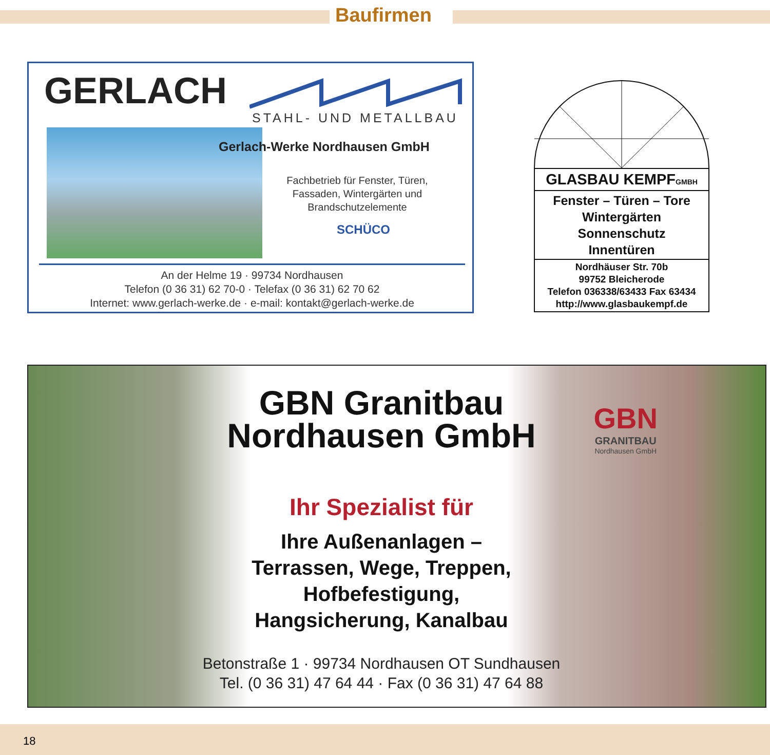Baufirmen
GERLACH
STAHL- UND METALLBAU
Gerlach-Werke Nordhausen GmbH
Fachbetrieb für Fenster, Türen, Fassaden, Wintergärten und Brandschutzelemente
SCHÜCO
An der Helme 19 · 99734 Nordhausen
Telefon (0 36 31) 62 70-0 · Telefax (0 36 31) 62 70 62
Internet: www.gerlach-werke.de · e-mail: kontakt@gerlach-werke.de
GLASBAU KEMPFGMBH
Fenster – Türen – Tore
Wintergärten
Sonnenschutz
Innentüren
Nordhäuser Str. 70b
99752 Bleicherode
Telefon 036338/63433 Fax 63434
http://www.glasbaukempf.de
GBN Granitbau
Nordhausen GmbH
GBN
GRANITBAU
Nordhausen GmbH
Ihr Spezialist für
Ihre Außenanlagen –
Terrassen, Wege, Treppen,
Hofbefestigung,
Hangsicherung, Kanalbau
Betonstraße 1 · 99734 Nordhausen OT Sundhausen
Tel. (0 36 31) 47 64 44 · Fax (0 36 31) 47 64 88
18